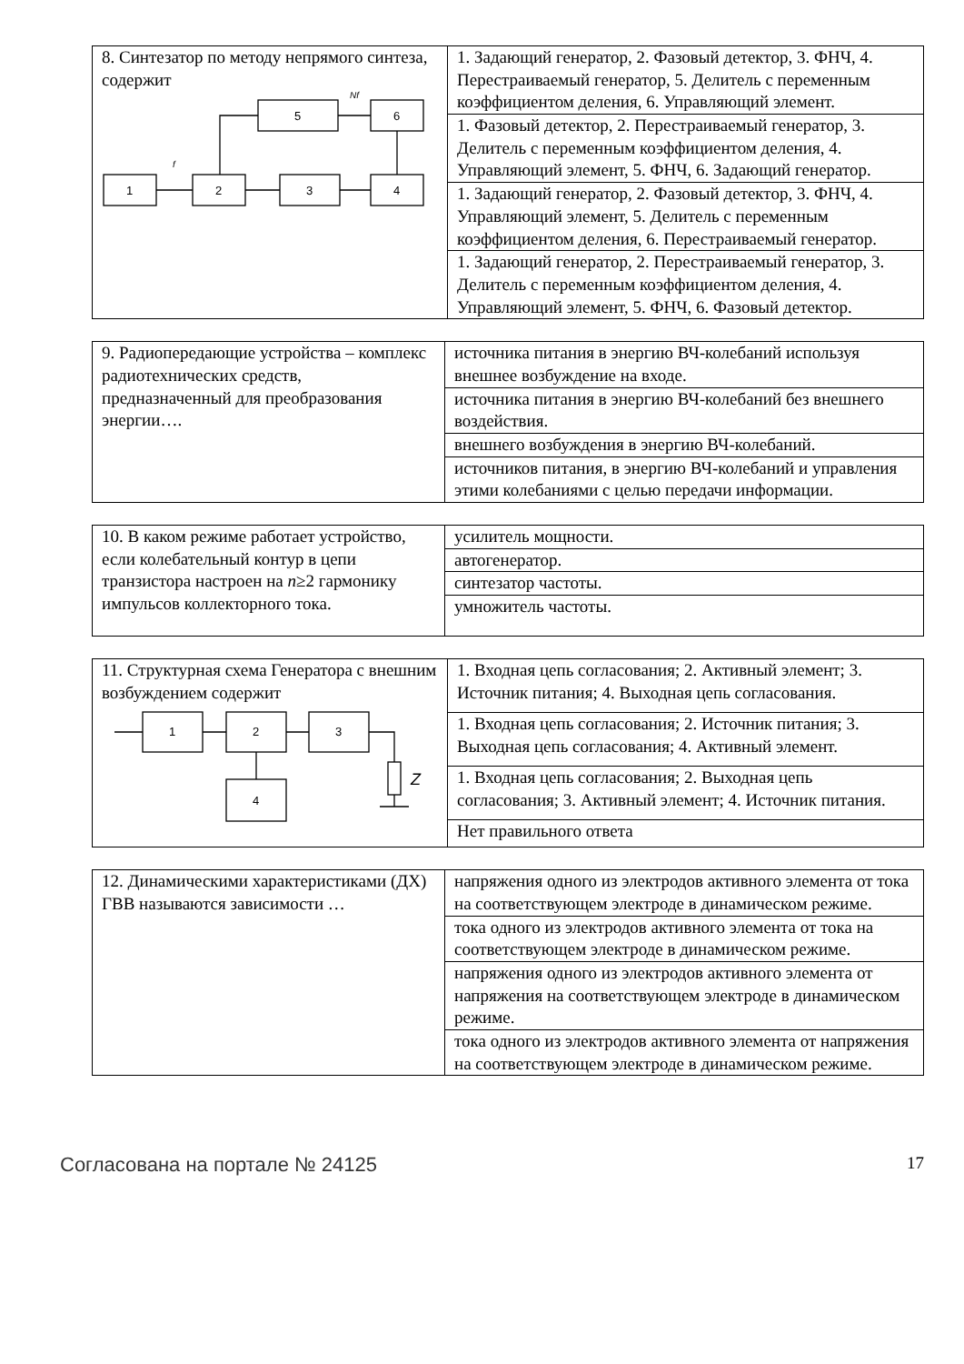| 8. Синтезатор по методу непрямого синтеза, содержит 1 2 3 4 5 6 f Nf | 1. Задающий генератор, 2. Фазовый детектор, 3. ФНЧ, 4. Перестраиваемый генератор, 5. Делитель с переменным коэффициентом деления, 6. Управляющий элемент. |
| | 1. Фазовый детектор, 2. Перестраиваемый генератор, 3. Делитель с переменным коэффициентом деления, 4. Управляющий элемент, 5. ФНЧ, 6. Задающий генератор. |
| | 1. Задающий генератор, 2. Фазовый детектор, 3. ФНЧ, 4. Управляющий элемент, 5. Делитель с переменным коэффициентом деления, 6. Перестраиваемый генератор. |
| | 1. Задающий генератор, 2. Перестраиваемый генератор, 3. Делитель с переменным коэффициентом деления, 4. Управляющий элемент, 5. ФНЧ, 6. Фазовый детектор. |
| 9. Радиопередающие устройства – комплекс радиотехнических средств, предназначенный для преобразования энергии…. | источника питания в энергию ВЧ-колебаний используя внешнее возбуждение на входе. |
| | источника питания в энергию ВЧ-колебаний без внешнего воздействия. |
| | внешнего возбуждения в энергию ВЧ-колебаний. |
| | источников питания, в энергию ВЧ-колебаний и управления этими колебаниями с целью передачи информации. |
| 10. В каком режиме работает устройство, если колебательный контур в цепи транзистора настроен на n ≥2 гармонику импульсов коллекторного тока. | усилитель мощности. |
| | автогенератор. |
| | синтезатор частоты. |
| | умножитель частоты. |
| 11. Структурная схема Генератора с внешним возбуждением содержит 1 2 3 4 Z | 1. Входная цепь согласования; 2. Активный элемент; 3. Источник питания; 4. Выходная цепь согласования. |
| | 1. Входная цепь согласования; 2. Источник питания; 3. Выходная цепь согласования; 4. Активный элемент. |
| | 1. Входная цепь согласования; 2. Выходная цепь согласования; 3. Активный элемент; 4. Источник питания. |
| | Нет правильного ответа |
| 12. Динамическими характеристиками (ДХ) ГВВ называются зависимости … | напряжения одного из электродов активного элемента от тока на соответствующем электроде в динамическом режиме. |
| | тока одного из электродов активного элемента от тока на соответствующем электроде в динамическом режиме. |
| | напряжения одного из электродов активного элемента от напряжения на соответствующем электроде в динамическом режиме. |
| | тока одного из электродов активного элемента от напряжения на соответствующем электроде в динамическом режиме. |
Согласована на портале № 24125 17